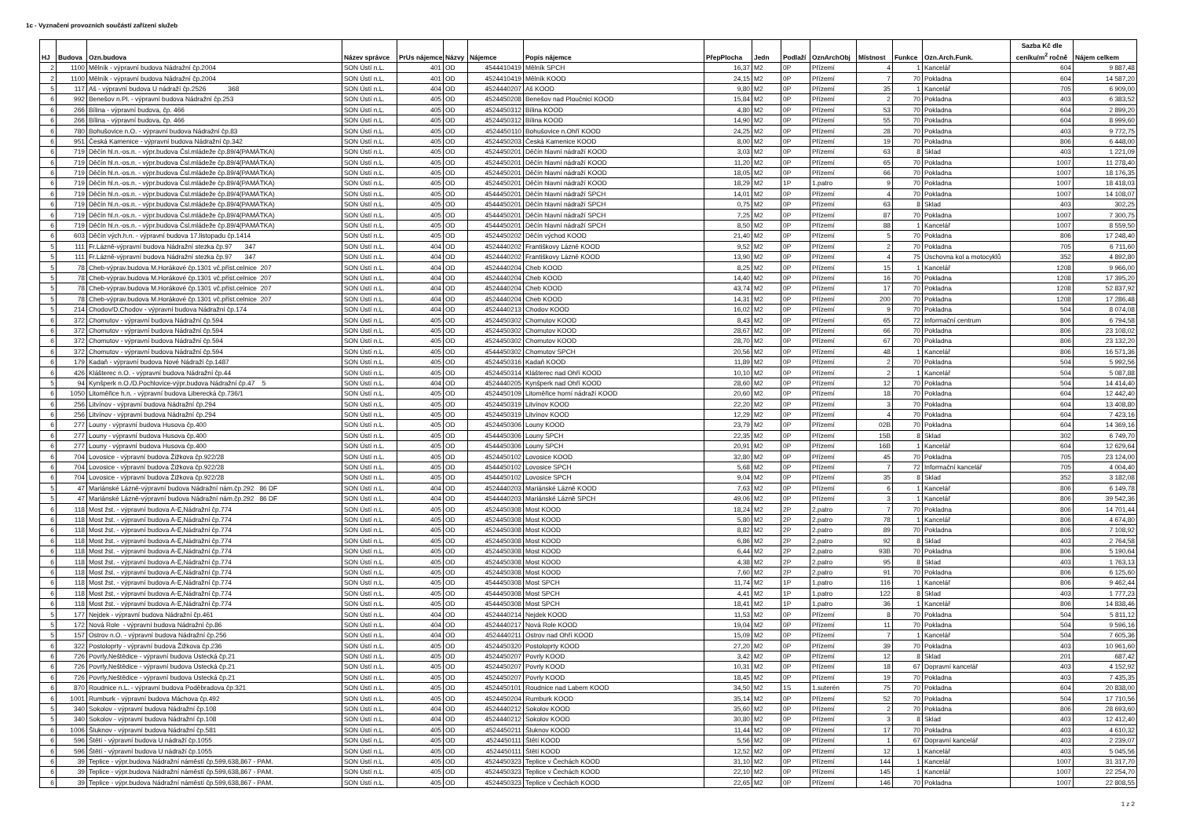1c - Vyznačení provozních součástí zařízení služeb
| HJ | Budova | Ozn.budova | Název správce | PrUs nájemce | Názvy | Nájemce | Popis nájemce | PřepPlocha | Jedn | Podlaží | OznArchObj | Místnost | Funkce | Ozn.Arch.Funk. | Sazba Kč dle ceníku/m<sup>2</sup> ročně | Nájem celkem |
| --- | --- | --- | --- | --- | --- | --- | --- | --- | --- | --- | --- | --- | --- | --- | --- | --- |
| 2 | 1100 | Mělník - výpravní budova Nádražní čp.2004 | SON Ústí n.L. | 401 | OD | 4544410419 | Mělník SPCH | 16,37 | M2 | 0P | Přízemí | 4 | 1 | Kancelář | 604 | 9 887,48 |
| 2 | 1100 | Mělník - výpravní budova Nádražní čp.2004 | SON Ústí n.L. | 401 | OD | 4524410419 | Mělník KOOD | 24,15 | M2 | 0P | Přízemí | 7 | 70 | Pokladna | 604 | 14 587,20 |
| 5 | 117 | Aš - výpravní budova U nádraží čp.2526 368 | SON Ústí n.L. | 404 | OD | 4524440207 | Aš KOOD | 9,80 | M2 | 0P | Přízemí | 35 | 1 | Kancelář | 705 | 6 909,00 |
| 6 | 992 | Benešov n.Pl. - výpravní budova Nádražní čp.253 | SON Ústí n.L. | 405 | OD | 4524450208 | Benešov nad Ploučnicí KOOD | 15,84 | M2 | 0P | Přízemí | 2 | 70 | Pokladna | 403 | 6 383,52 |
| 6 | 266 | Bílina - výpravní budova, čp. 466 | SON Ústí n.L. | 405 | OD | 4524450312 | Bílina KOOD | 4,80 | M2 | 0P | Přízemí | 53 | 70 | Pokladna | 604 | 2 899,20 |
| 6 | 266 | Bílina - výpravní budova, čp. 466 | SON Ústí n.L. | 405 | OD | 4524450312 | Bílina KOOD | 14,90 | M2 | 0P | Přízemí | 55 | 70 | Pokladna | 604 | 8 999,60 |
| 6 | 780 | Bohušovice n.O. - výpravní budova Nádražní čp.83 | SON Ústí n.L. | 405 | OD | 4524450110 | Bohušovice n.Ohří KOOD | 24,25 | M2 | 0P | Přízemí | 28 | 70 | Pokladna | 403 | 9 772,75 |
| 6 | 951 | Česká Kamenice - výpravní budova Nádražní čp.342 | SON Ústí n.L. | 405 | OD | 4524450203 | Česká Kamenice KOOD | 8,00 | M2 | 0P | Přízemí | 19 | 70 | Pokladna | 806 | 6 448,00 |
| 6 | 719 | Děčín hl.n.-os.n. - výpr.budova Čsl.mládeže čp.89/4(PAMÁTKA) | SON Ústí n.L. | 405 | OD | 4524450201 | Děčín hlavní nádraží KOOD | 3,03 | M2 | 0P | Přízemí | 63 | 8 | Sklad | 403 | 1 221,09 |
| 6 | 719 | Děčín hl.n.-os.n. - výpr.budova Čsl.mládeže čp.89/4(PAMÁTKA) | SON Ústí n.L. | 405 | OD | 4524450201 | Děčín hlavní nádraží KOOD | 11,20 | M2 | 0P | Přízemí | 65 | 70 | Pokladna | 1007 | 11 278,40 |
| 6 | 719 | Děčín hl.n.-os.n. - výpr.budova Čsl.mládeže čp.89/4(PAMÁTKA) | SON Ústí n.L. | 405 | OD | 4524450201 | Děčín hlavní nádraží KOOD | 18,05 | M2 | 0P | Přízemí | 66 | 70 | Pokladna | 1007 | 18 176,35 |
| 6 | 719 | Děčín hl.n.-os.n. - výpr.budova Čsl.mládeže čp.89/4(PAMÁTKA) | SON Ústí n.L. | 405 | OD | 4524450201 | Děčín hlavní nádraží KOOD | 18,29 | M2 | 1P | 1.patro | 9 | 70 | Pokladna | 1007 | 18 418,03 |
| 6 | 719 | Děčín hl.n.-os.n. - výpr.budova Čsl.mládeže čp.89/4(PAMÁTKA) | SON Ústí n.L. | 405 | OD | 4544450201 | Děčín hlavní nádraží SPCH | 14,01 | M2 | 0P | Přízemí | 4 | 70 | Pokladna | 1007 | 14 108,07 |
| 6 | 719 | Děčín hl.n.-os.n. - výpr.budova Čsl.mládeže čp.89/4(PAMÁTKA) | SON Ústí n.L. | 405 | OD | 4544450201 | Děčín hlavní nádraží SPCH | 0,75 | M2 | 0P | Přízemí | 63 | 8 | Sklad | 403 | 302,25 |
| 6 | 719 | Děčín hl.n.-os.n. - výpr.budova Čsl.mládeže čp.89/4(PAMÁTKA) | SON Ústí n.L. | 405 | OD | 4544450201 | Děčín hlavní nádraží SPCH | 7,25 | M2 | 0P | Přízemí | 87 | 70 | Pokladna | 1007 | 7 300,75 |
| 6 | 719 | Děčín hl.n.-os.n. - výpr.budova Čsl.mládeže čp.89/4(PAMÁTKA) | SON Ústí n.L. | 405 | OD | 4544450201 | Děčín hlavní nádraží SPCH | 8,50 | M2 | 0P | Přízemí | 88 | 1 | Kancelář | 1007 | 8 559,50 |
| 6 | 603 | Děčín vých.h.n. - výpravní budova 17.listopadu čp.1414 | SON Ústí n.L. | 405 | OD | 4524450202 | Děčín východ KOOD | 21,40 | M2 | 0P | Přízemí | 5 | 70 | Pokladna | 806 | 17 248,40 |
| 5 | 111 | Fr.Lázně-výpravní budova Nádražní stezka čp.97 347 | SON Ústí n.L. | 404 | OD | 4524440202 | Františkovy Lázně KOOD | 9,52 | M2 | 0P | Přízemí | 2 | 70 | Pokladna | 705 | 6 711,60 |
| 5 | 111 | Fr.Lázně-výpravní budova Nádražní stezka čp.97 347 | SON Ústí n.L. | 404 | OD | 4524440202 | Františkovy Lázně KOOD | 13,90 | M2 | 0P | Přízemí | 4 | 75 | Úschovna kol a motocyklů | 352 | 4 892,80 |
| 5 | 78 | Cheb-výprav.budova M.Horákové čp.1301 vč.příst.celnice 207 | SON Ústí n.L. | 404 | OD | 4524440204 | Cheb KOOD | 8,25 | M2 | 0P | Přízemí | 15 | 1 | Kancelář | 1208 | 9 966,00 |
| 5 | 78 | Cheb-výprav.budova M.Horákové čp.1301 vč.příst.celnice 207 | SON Ústí n.L. | 404 | OD | 4524440204 | Cheb KOOD | 14,40 | M2 | 0P | Přízemí | 16 | 70 | Pokladna | 1208 | 17 395,20 |
| 5 | 78 | Cheb-výprav.budova M.Horákové čp.1301 vč.příst.celnice 207 | SON Ústí n.L. | 404 | OD | 4524440204 | Cheb KOOD | 43,74 | M2 | 0P | Přízemí | 17 | 70 | Pokladna | 1208 | 52 837,92 |
| 5 | 78 | Cheb-výprav.budova M.Horákové čp.1301 vč.příst.celnice 207 | SON Ústí n.L. | 404 | OD | 4524440204 | Cheb KOOD | 14,31 | M2 | 0P | Přízemí | 200 | 70 | Pokladna | 1208 | 17 286,48 |
| 5 | 214 | Chodov/D.Chodov - výpravní budova Nádražní čp.174 | SON Ústí n.L. | 404 | OD | 4524440213 | Chodov KOOD | 16,02 | M2 | 0P | Přízemí | 9 | 70 | Pokladna | 504 | 8 074,08 |
| 6 | 372 | Chomutov - výpravní budova Nádražní čp.594 | SON Ústí n.L. | 405 | OD | 4524450302 | Chomutov KOOD | 8,43 | M2 | 0P | Přízemí | 65 | 72 | Informační centrum | 806 | 6 794,58 |
| 6 | 372 | Chomutov - výpravní budova Nádražní čp.594 | SON Ústí n.L. | 405 | OD | 4524450302 | Chomutov KOOD | 28,67 | M2 | 0P | Přízemí | 66 | 70 | Pokladna | 806 | 23 108,02 |
| 6 | 372 | Chomutov - výpravní budova Nádražní čp.594 | SON Ústí n.L. | 405 | OD | 4524450302 | Chomutov KOOD | 28,70 | M2 | 0P | Přízemí | 67 | 70 | Pokladna | 806 | 23 132,20 |
| 6 | 372 | Chomutov - výpravní budova Nádražní čp.594 | SON Ústí n.L. | 405 | OD | 4544450302 | Chomutov SPCH | 20,56 | M2 | 0P | Přízemí | 48 | 1 | Kancelář | 806 | 16 571,36 |
| 6 | 179 | Kadaň - výpravní budova Nové Nádraží čp.1487 | SON Ústí n.L. | 405 | OD | 4524450316 | Kadaň KOOD | 11,89 | M2 | 0P | Přízemí | 2 | 70 | Pokladna | 504 | 5 992,56 |
| 6 | 426 | Klášterec n.O. - výpravní budova Nádražní čp.44 | SON Ústí n.L. | 405 | OD | 4524450314 | Klášterec nad Ohří KOOD | 10,10 | M2 | 0P | Přízemí | 2 | 1 | Kancelář | 504 | 5 087,88 |
| 5 | 94 | Kynšperk n.O./D.Pochlovice-výpr.budova Nádražní čp.47 5 | SON Ústí n.L. | 404 | OD | 4524440205 | Kynšperk nad Ohří KOOD | 28,60 | M2 | 0P | Přízemí | 12 | 70 | Pokladna | 504 | 14 414,40 |
| 6 | 1050 | Litoměřice h.n. - výpravní budova Liberecká čp.736/1 | SON Ústí n.L. | 405 | OD | 4524450109 | Litoměřice horní nádraží KOOD | 20,60 | M2 | 0P | Přízemí | 18 | 70 | Pokladna | 604 | 12 442,40 |
| 6 | 256 | Litvínov - výpravní budova Nádražní čp.294 | SON Ústí n.L. | 405 | OD | 4524450319 | Litvínov KOOD | 22,20 | M2 | 0P | Přízemí | 3 | 70 | Pokladna | 604 | 13 408,80 |
| 6 | 256 | Litvínov - výpravní budova Nádražní čp.294 | SON Ústí n.L. | 405 | OD | 4524450319 | Litvínov KOOD | 12,29 | M2 | 0P | Přízemí | 4 | 70 | Pokladna | 604 | 7 423,16 |
| 6 | 277 | Louny - výpravní budova Husova čp.400 | SON Ústí n.L. | 405 | OD | 4524450306 | Louny KOOD | 23,79 | M2 | 0P | Přízemí | 02B | 70 | Pokladna | 604 | 14 369,16 |
| 6 | 277 | Louny - výpravní budova Husova čp.400 | SON Ústí n.L. | 405 | OD | 4544450306 | Louny SPCH | 22,35 | M2 | 0P | Přízemí | 15B | 8 | Sklad | 302 | 6 749,70 |
| 6 | 277 | Louny - výpravní budova Husova čp.400 | SON Ústí n.L. | 405 | OD | 4544450306 | Louny SPCH | 20,91 | M2 | 0P | Přízemí | 16B | 1 | Kancelář | 604 | 12 629,64 |
| 6 | 704 | Lovosice - výpravní budova Žižkova čp.922/28 | SON Ústí n.L. | 405 | OD | 4524450102 | Lovosice KOOD | 32,80 | M2 | 0P | Přízemí | 45 | 70 | Pokladna | 705 | 23 124,00 |
| 6 | 704 | Lovosice - výpravní budova Žižkova čp.922/28 | SON Ústí n.L. | 405 | OD | 4544450102 | Lovosice SPCH | 5,68 | M2 | 0P | Přízemí | 7 | 72 | Informační kancelář | 705 | 4 004,40 |
| 6 | 704 | Lovosice - výpravní budova Žižkova čp.922/28 | SON Ústí n.L. | 405 | OD | 4544450102 | Lovosice SPCH | 9,04 | M2 | 0P | Přízemí | 35 | 8 | Sklad | 352 | 3 182,08 |
| 5 | 47 | Mariánské Lázně-výpravní budova Nádražní nám.čp.292 86 DF | SON Ústí n.L. | 404 | OD | 4524440203 | Mariánské Lázně KOOD | 7,63 | M2 | 0P | Přízemí | 6 | 1 | Kancelář | 806 | 6 149,78 |
| 5 | 47 | Mariánské Lázně-výpravní budova Nádražní nám.čp.292 86 DF | SON Ústí n.L. | 404 | OD | 4544440203 | Mariánské Lázně SPCH | 49,06 | M2 | 0P | Přízemí | 3 | 1 | Kancelář | 806 | 39 542,36 |
| 6 | 118 | Most žst. - výpravní budova A-E,Nádražní čp.774 | SON Ústí n.L. | 405 | OD | 4524450308 | Most KOOD | 18,24 | M2 | 2P | 2.patro | 7 | 70 | Pokladna | 806 | 14 701,44 |
| 6 | 118 | Most žst. - výpravní budova A-E,Nádražní čp.774 | SON Ústí n.L. | 405 | OD | 4524450308 | Most KOOD | 5,80 | M2 | 2P | 2.patro | 78 | 1 | Kancelář | 806 | 4 674,80 |
| 6 | 118 | Most žst. - výpravní budova A-E,Nádražní čp.774 | SON Ústí n.L. | 405 | OD | 4524450308 | Most KOOD | 8,82 | M2 | 2P | 2.patro | 89 | 70 | Pokladna | 806 | 7 108,92 |
| 6 | 118 | Most žst. - výpravní budova A-E,Nádražní čp.774 | SON Ústí n.L. | 405 | OD | 4524450308 | Most KOOD | 6,86 | M2 | 2P | 2.patro | 92 | 8 | Sklad | 403 | 2 764,58 |
| 6 | 118 | Most žst. - výpravní budova A-E,Nádražní čp.774 | SON Ústí n.L. | 405 | OD | 4524450308 | Most KOOD | 6,44 | M2 | 2P | 2.patro | 93B | 70 | Pokladna | 806 | 5 190,64 |
| 6 | 118 | Most žst. - výpravní budova A-E,Nádražní čp.774 | SON Ústí n.L. | 405 | OD | 4524450308 | Most KOOD | 4,38 | M2 | 2P | 2.patro | 95 | 8 | Sklad | 403 | 1 763,13 |
| 6 | 118 | Most žst. - výpravní budova A-E,Nádražní čp.774 | SON Ústí n.L. | 405 | OD | 4524450308 | Most KOOD | 7,60 | M2 | 2P | 2.patro | 91 | 70 | Pokladna | 806 | 6 125,60 |
| 6 | 118 | Most žst. - výpravní budova A-E,Nádražní čp.774 | SON Ústí n.L. | 405 | OD | 4544450308 | Most SPCH | 11,74 | M2 | 1P | 1.patro | 116 | 1 | Kancelář | 806 | 9 462,44 |
| 6 | 118 | Most žst. - výpravní budova A-E,Nádražní čp.774 | SON Ústí n.L. | 405 | OD | 4544450308 | Most SPCH | 4,41 | M2 | 1P | 1.patro | 122 | 8 | Sklad | 403 | 1 777,23 |
| 6 | 118 | Most žst. - výpravní budova A-E,Nádražní čp.774 | SON Ústí n.L. | 405 | OD | 4544450308 | Most SPCH | 18,41 | M2 | 1P | 1.patro | 36 | 1 | Kancelář | 806 | 14 838,46 |
| 5 | 177 | Nejdek - výpravní budova Nádražní čp.461 | SON Ústí n.L. | 404 | OD | 4524440214 | Nejdek KOOD | 11,53 | M2 | 0P | Přízemí | 8 | 70 | Pokladna | 504 | 5 811,12 |
| 5 | 172 | Nová Role - výpravní budova Nádražní čp.86 | SON Ústí n.L. | 404 | OD | 4524440217 | Nová Role KOOD | 19,04 | M2 | 0P | Přízemí | 11 | 70 | Pokladna | 504 | 9 596,16 |
| 5 | 157 | Ostrov n.O. - výpravní budova Nádražní čp.256 | SON Ústí n.L. | 404 | OD | 4524440211 | Ostrov nad Ohří KOOD | 15,09 | M2 | 0P | Přízemí | 7 | 1 | Kancelář | 504 | 7 605,36 |
| 6 | 322 | Postoloprty - výpravní budova Žižkova čp.236 | SON Ústí n.L. | 405 | OD | 4524450320 | Postoloprty KOOD | 27,20 | M2 | 0P | Přízemí | 39 | 70 | Pokladna | 403 | 10 961,60 |
| 6 | 726 | Povrly,Neštědice - výpravní budova Ústecká čp.21 | SON Ústí n.L. | 405 | OD | 4524450207 | Povrly KOOD | 3,42 | M2 | 0P | Přízemí | 12 | 8 | Sklad | 201 | 687,42 |
| 6 | 726 | Povrly,Neštědice - výpravní budova Ústecká čp.21 | SON Ústí n.L. | 405 | OD | 4524450207 | Povrly KOOD | 10,31 | M2 | 0P | Přízemí | 18 | 67 | Dopravní kancelář | 403 | 4 152,92 |
| 6 | 726 | Povrly,Neštědice - výpravní budova Ústecká čp.21 | SON Ústí n.L. | 405 | OD | 4524450207 | Povrly KOOD | 18,45 | M2 | 0P | Přízemí | 19 | 70 | Pokladna | 403 | 7 435,35 |
| 6 | 870 | Roudnice n.L. - výpravní budova Poděbradova čp.321 | SON Ústí n.L. | 405 | OD | 4524450101 | Roudnice nad Labem KOOD | 34,50 | M2 | 1S | 1.suterén | 75 | 70 | Pokladna | 604 | 20 838,00 |
| 6 | 1001 | Rumburk - výpravní budova Máchova čp.492 | SON Ústí n.L. | 405 | OD | 4524450204 | Rumburk KOOD | 35,14 | M2 | 0P | Přízemí | 52 | 70 | Pokladna | 504 | 17 710,56 |
| 5 | 340 | Sokolov - výpravní budova Nádražní čp.108 | SON Ústí n.L. | 404 | OD | 4524440212 | Sokolov KOOD | 35,60 | M2 | 0P | Přízemí | 2 | 70 | Pokladna | 806 | 28 693,60 |
| 5 | 340 | Sokolov - výpravní budova Nádražní čp.108 | SON Ústí n.L. | 404 | OD | 4524440212 | Sokolov KOOD | 30,80 | M2 | 0P | Přízemí | 3 | 8 | Sklad | 403 | 12 412,40 |
| 6 | 1006 | Šluknov - výpravní budova Nádražní čp.581 | SON Ústí n.L. | 405 | OD | 4524450211 | Šluknov KOOD | 11,44 | M2 | 0P | Přízemí | 17 | 70 | Pokladna | 403 | 4 610,32 |
| 6 | 596 | Štětí - výpravní budova U nádraží čp.1055 | SON Ústí n.L. | 405 | OD | 4524450111 | Štětí KOOD | 5,56 | M2 | 0P | Přízemí | 1 | 67 | Dopravní kancelář | 403 | 2 239,07 |
| 6 | 596 | Štětí - výpravní budova U nádraží čp.1055 | SON Ústí n.L. | 405 | OD | 4524450111 | Štětí KOOD | 12,52 | M2 | 0P | Přízemí | 12 | 1 | Kancelář | 403 | 5 045,56 |
| 6 | 39 | Teplice - výpr.budova Nádražní náměstí čp.599,638,867 - PAM. | SON Ústí n.L. | 405 | OD | 4524450323 | Teplice v Čechách KOOD | 31,10 | M2 | 0P | Přízemí | 144 | 1 | Kancelář | 1007 | 31 317,70 |
| 6 | 39 | Teplice - výpr.budova Nádražní náměstí čp.599,638,867 - PAM. | SON Ústí n.L. | 405 | OD | 4524450323 | Teplice v Čechách KOOD | 22,10 | M2 | 0P | Přízemí | 145 | 1 | Kancelář | 1007 | 22 254,70 |
| 6 | 39 | Teplice - výpr.budova Nádražní náměstí čp.599,638,867 - PAM. | SON Ústí n.L. | 405 | OD | 4524450323 | Teplice v Čechách KOOD | 22,65 | M2 | 0P | Přízemí | 146 | 70 | Pokladna | 1007 | 22 808,55 |
1 z 2